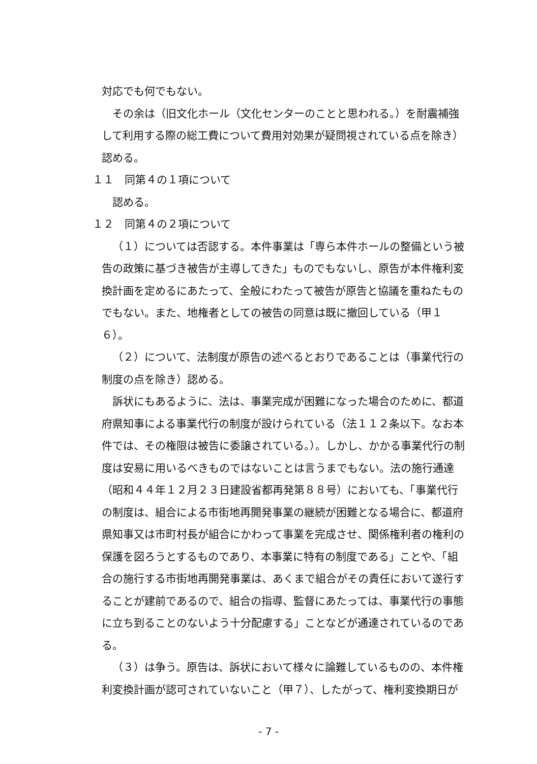対応でも何でもない。
その余は（旧文化ホール（文化センターのことと思われる。）を耐震補強して利用する際の総工費について費用対効果が疑問視されている点を除き）認める。
１１　同第４の１項について
認める。
１２　同第４の２項について
（１）については否認する。本件事業は「専ら本件ホールの整備という被告の政策に基づき被告が主導してきた」ものでもないし、原告が本件権利変換計画を定めるにあたって、全般にわたって被告が原告と協議を重ねたものでもない。また、地権者としての被告の同意は既に撤回している（甲１６）。
（２）について、法制度が原告の述べるとおりであることは（事業代行の制度の点を除き）認める。
訴状にもあるように、法は、事業完成が困難になった場合のために、都道府県知事による事業代行の制度が設けられている（法１１２条以下。なお本件では、その権限は被告に委譲されている。）。しかし、かかる事業代行の制度は安易に用いるべきものではないことは言うまでもない。法の施行通達（昭和４４年１２月２３日建設省都再発第８８号）においても、「事業代行の制度は、組合による市街地再開発事業の継続が困難となる場合に、都道府県知事又は市町村長が組合にかわって事業を完成させ、関係権利者の権利の保護を図ろうとするものであり、本事業に特有の制度である」ことや、「組合の施行する市街地再開発事業は、あくまで組合がその責任において遂行することが建前であるので、組合の指導、監督にあたっては、事業代行の事態に立ち到ることのないよう十分配慮する」ことなどが通達されているのである。
（３）は争う。原告は、訴状において様々に論難しているものの、本件権利変換計画が認可されていないこと（甲７）、したがって、権利変換期日が
- 7 -